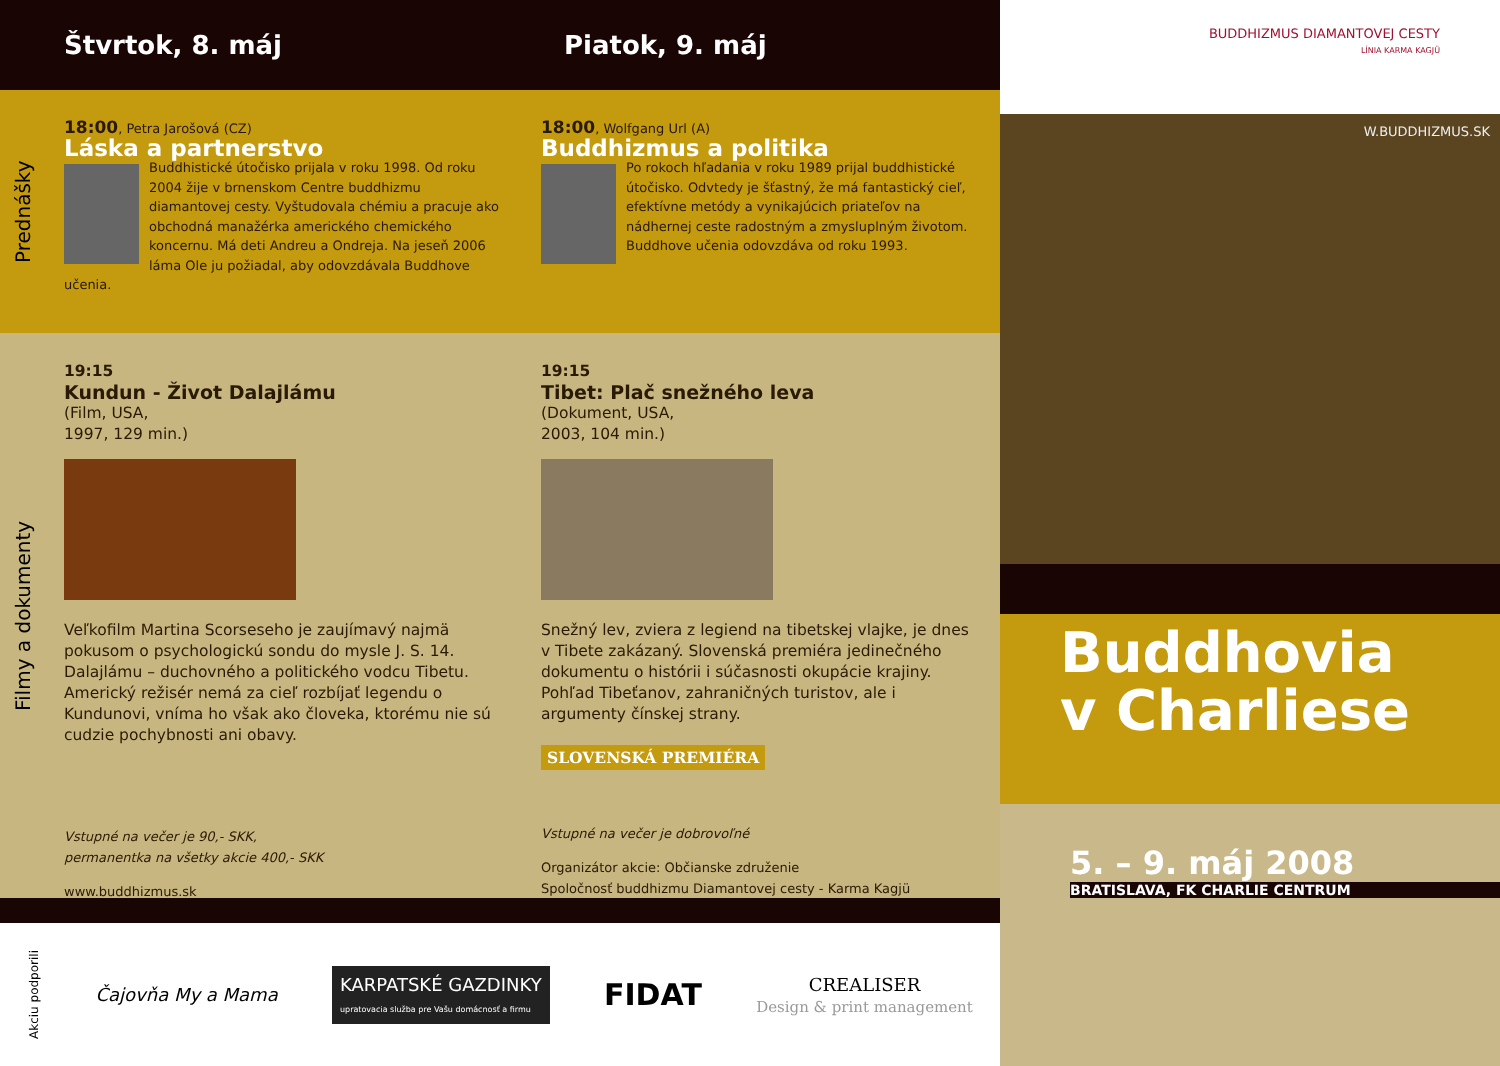Štvrtok, 8. máj Piatok, 9. máj
Prednášky
18:00, Petra Jarošová (CZ)
Láska a partnerstvo
Buddhistické útočisko prijala v roku 1998. Od roku 2004 žije v brnenskom Centre buddhizmu diamantovej cesty. Vyštudovala chémiu a pracuje ako obchodná manažérka amerického chemického koncernu. Má deti Andreu a Ondreja. Na jeseň 2006 láma Ole ju požiadal, aby odovzdávala Buddhove učenia.
18:00, Wolfgang Url (A)
Buddhizmus a politika
Po rokoch hľadania v roku 1989 prijal buddhistické útočisko. Odvtedy je šťastný, že má fantastický cieľ, efektívne metódy a vynikajúcich priateľov na nádhernej ceste radostným a zmysluplným životom. Buddhove učenia odovzdáva od roku 1993.
Filmy a dokumenty
19:15
Kundun - Život Dalajlámu
(Film, USA,
1997, 129 min.)
Veľkofilm Martina Scorseseho je zaujímavý najmä pokusom o psychologickú sondu do mysle J. S. 14. Dalajlámu – duchovného a politického vodcu Tibetu. Americký režisér nemá za cieľ rozbíjať legendu o Kundunovi, vníma ho však ako človeka, ktorému nie sú cudzie pochybnosti ani obavy.
Vstupné na večer je 90,- SKK,
permanentka na všetky akcie 400,- SKK
www.buddhizmus.sk
19:15
Tibet: Plač snežného leva
(Dokument, USA,
2003, 104 min.)
Snežný lev, zviera z legiend na tibetskej vlajke, je dnes v Tibete zakázaný. Slovenská premiéra jedinečného dokumentu o histórii i súčasnosti okupácie krajiny. Pohľad Tibeťanov, zahraničných turistov, ale i argumenty čínskej strany.
SLOVENSKÁ PREMIÉRA
Vstupné na večer je dobrovoľné
Organizátor akcie: Občianske združenie
Spoločnosť buddhizmu Diamantovej cesty - Karma Kagjü
Akciu podporili Čajovňa My a Mama KARPATSKÉ GAZDINKY
upratovacia služba pre Vašu domácnosť a firmu FIDAT CREALISER
Design & print management
BUDDHIZMUS DIAMANTOVEJ CESTY
LÍNIA KARMA KAGJÜ
W.BUDDHIZMUS.SK
Buddhovia
v Charliese
5. – 9. máj 2008
BRATISLAVA, FK CHARLIE CENTRUM